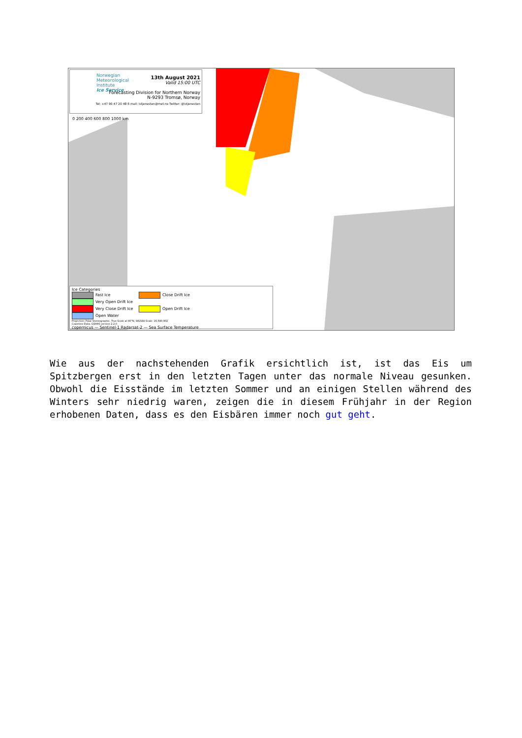Norwegian
Meteorological
Institute
Ice Service
13th August 2021
Valid 15:00 UTC
Forecasting Division for Northern Norway
N-9293 Tromsø, Norway
Tel: +47 90 47 20 48 E-mail: istjenesten@met.no Twitter: @istjenesten
0 200 400 600 800 1000 km
Ice Categories
Fast Ice Close Drift Ice Very Open Drift Ice
Very Close Drift Ice Open Drift Ice Open Water
Projection: Polar Stereographic, True Scale at 90°N, WGS84 Scale: 16,580,902
Coastline Data: GSHHS version 2.2.0
copernicus — Sentinel-1 Radarsat-2 — Sea Surface Temperature
Wie aus der nachstehenden Grafik ersichtlich ist, ist das Eis um Spitzbergen erst in den letzten Tagen unter das normale Niveau gesunken. Obwohl die Eisstände im letzten Sommer und an einigen Stellen während des Winters sehr niedrig waren, zeigen die in diesem Frühjahr in der Region erhobenen Daten, dass es den Eisbären immer noch gut geht.